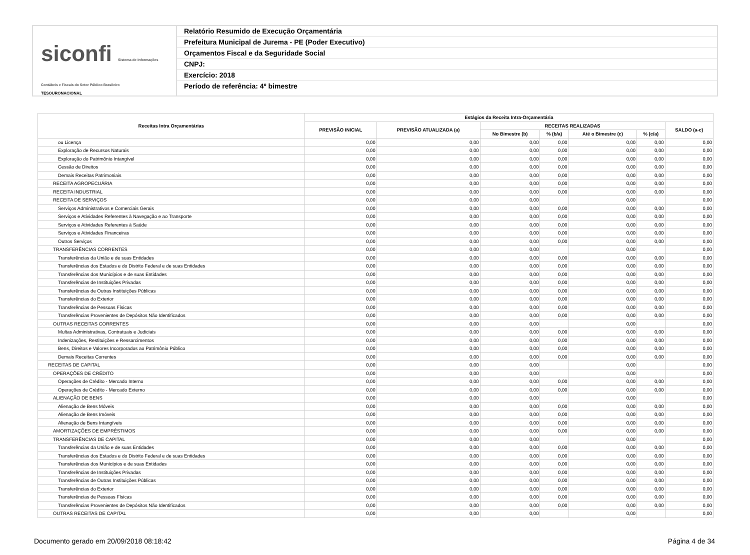siconfi Sistema de Informações Contábeis e Fiscais do Setor Público Brasileiro
TESOURONACIONAL
Relatório Resumido de Execução Orçamentária
Prefeitura Municipal de Jurema - PE (Poder Executivo)
Orçamentos Fiscal e da Seguridade Social
CNPJ:
Exercício: 2018
Período de referência: 4º bimestre
| Receitas Intra Orçamentárias | Estágios da Receita Intra-Orçamentária | | | | | | |
| --- | --- | --- | --- | --- | --- | --- | --- |
| | PREVISÃO INICIAL | PREVISÃO ATUALIZADA (a) | RECEITAS REALIZADAS | | | | SALDO (a-c) |
| | | | No Bimestre (b) | % (b/a) | Até o Bimestre (c) | % (c/a) | |
| ou Licença | 0,00 | 0,00 | 0,00 | 0,00 | 0,00 | 0,00 | 0,00 |
| Exploração de Recursos Naturais | 0,00 | 0,00 | 0,00 | 0,00 | 0,00 | 0,00 | 0,00 |
| Exploração do Patrimônio Intangível | 0,00 | 0,00 | 0,00 | 0,00 | 0,00 | 0,00 | 0,00 |
| Cessão de Direitos | 0,00 | 0,00 | 0,00 | 0,00 | 0,00 | 0,00 | 0,00 |
| Demais Receitas Patrimoniais | 0,00 | 0,00 | 0,00 | 0,00 | 0,00 | 0,00 | 0,00 |
| RECEITA AGROPECUÁRIA | 0,00 | 0,00 | 0,00 | 0,00 | 0,00 | 0,00 | 0,00 |
| RECEITA INDUSTRIAL | 0,00 | 0,00 | 0,00 | 0,00 | 0,00 | 0,00 | 0,00 |
| RECEITA DE SERVIÇOS | 0,00 | 0,00 | 0,00 | | 0,00 | | 0,00 |
| Serviços Administrativos e Comerciais Gerais | 0,00 | 0,00 | 0,00 | 0,00 | 0,00 | 0,00 | 0,00 |
| Serviços e Atividades Referentes à Navegação e ao Transporte | 0,00 | 0,00 | 0,00 | 0,00 | 0,00 | 0,00 | 0,00 |
| Serviços e Atividades Referentes à Saúde | 0,00 | 0,00 | 0,00 | 0,00 | 0,00 | 0,00 | 0,00 |
| Serviços e Atividades Financeiras | 0,00 | 0,00 | 0,00 | 0,00 | 0,00 | 0,00 | 0,00 |
| Outros Serviços | 0,00 | 0,00 | 0,00 | 0,00 | 0,00 | 0,00 | 0,00 |
| TRANSFERÊNCIAS CORRENTES | 0,00 | 0,00 | 0,00 | | 0,00 | | 0,00 |
| Transferências da União e de suas Entidades | 0,00 | 0,00 | 0,00 | 0,00 | 0,00 | 0,00 | 0,00 |
| Transferências dos Estados e do Distrito Federal e de suas Entidades | 0,00 | 0,00 | 0,00 | 0,00 | 0,00 | 0,00 | 0,00 |
| Transferências dos Municípios e de suas Entidades | 0,00 | 0,00 | 0,00 | 0,00 | 0,00 | 0,00 | 0,00 |
| Transferências de Instituições Privadas | 0,00 | 0,00 | 0,00 | 0,00 | 0,00 | 0,00 | 0,00 |
| Transferências de Outras Instituições Públicas | 0,00 | 0,00 | 0,00 | 0,00 | 0,00 | 0,00 | 0,00 |
| Transferências do Exterior | 0,00 | 0,00 | 0,00 | 0,00 | 0,00 | 0,00 | 0,00 |
| Transferências de Pessoas Físicas | 0,00 | 0,00 | 0,00 | 0,00 | 0,00 | 0,00 | 0,00 |
| Transferências Provenientes de Depósitos Não Identificados | 0,00 | 0,00 | 0,00 | 0,00 | 0,00 | 0,00 | 0,00 |
| OUTRAS RECEITAS CORRENTES | 0,00 | 0,00 | 0,00 | | 0,00 | | 0,00 |
| Multas Administrativas, Contratuais e Judiciais | 0,00 | 0,00 | 0,00 | 0,00 | 0,00 | 0,00 | 0,00 |
| Indenizações, Restituições e Ressarcimentos | 0,00 | 0,00 | 0,00 | 0,00 | 0,00 | 0,00 | 0,00 |
| Bens, Direitos e Valores Incorporados ao Patrimônio Público | 0,00 | 0,00 | 0,00 | 0,00 | 0,00 | 0,00 | 0,00 |
| Demais Receitas Correntes | 0,00 | 0,00 | 0,00 | 0,00 | 0,00 | 0,00 | 0,00 |
| RECEITAS DE CAPITAL | 0,00 | 0,00 | 0,00 | | 0,00 | | 0,00 |
| OPERAÇÕES DE CRÉDITO | 0,00 | 0,00 | 0,00 | | 0,00 | | 0,00 |
| Operações de Crédito - Mercado Interno | 0,00 | 0,00 | 0,00 | 0,00 | 0,00 | 0,00 | 0,00 |
| Operações de Crédito - Mercado Externo | 0,00 | 0,00 | 0,00 | 0,00 | 0,00 | 0,00 | 0,00 |
| ALIENAÇÃO DE BENS | 0,00 | 0,00 | 0,00 | | 0,00 | | 0,00 |
| Alienação de Bens Móveis | 0,00 | 0,00 | 0,00 | 0,00 | 0,00 | 0,00 | 0,00 |
| Alienação de Bens Imóveis | 0,00 | 0,00 | 0,00 | 0,00 | 0,00 | 0,00 | 0,00 |
| Alienação de Bens Intangíveis | 0,00 | 0,00 | 0,00 | 0,00 | 0,00 | 0,00 | 0,00 |
| AMORTIZAÇÕES DE EMPRÉSTIMOS | 0,00 | 0,00 | 0,00 | 0,00 | 0,00 | 0,00 | 0,00 |
| TRANSFERÊNCIAS DE CAPITAL | 0,00 | 0,00 | 0,00 | | 0,00 | | 0,00 |
| Transferências da União e de suas Entidades | 0,00 | 0,00 | 0,00 | 0,00 | 0,00 | 0,00 | 0,00 |
| Transferências dos Estados e do Distrito Federal e de suas Entidades | 0,00 | 0,00 | 0,00 | 0,00 | 0,00 | 0,00 | 0,00 |
| Transferências dos Municípios e de suas Entidades | 0,00 | 0,00 | 0,00 | 0,00 | 0,00 | 0,00 | 0,00 |
| Transferências de Instituições Privadas | 0,00 | 0,00 | 0,00 | 0,00 | 0,00 | 0,00 | 0,00 |
| Transferências de Outras Instituições Públicas | 0,00 | 0,00 | 0,00 | 0,00 | 0,00 | 0,00 | 0,00 |
| Transferências do Exterior | 0,00 | 0,00 | 0,00 | 0,00 | 0,00 | 0,00 | 0,00 |
| Transferências de Pessoas Físicas | 0,00 | 0,00 | 0,00 | 0,00 | 0,00 | 0,00 | 0,00 |
| Transferências Provenientes de Depósitos Não Identificados | 0,00 | 0,00 | 0,00 | 0,00 | 0,00 | 0,00 | 0,00 |
| OUTRAS RECEITAS DE CAPITAL | 0,00 | 0,00 | 0,00 | | 0,00 | | 0,00 |
Documento gerado em 20/09/2018 08:18:42 Página 4 de 34